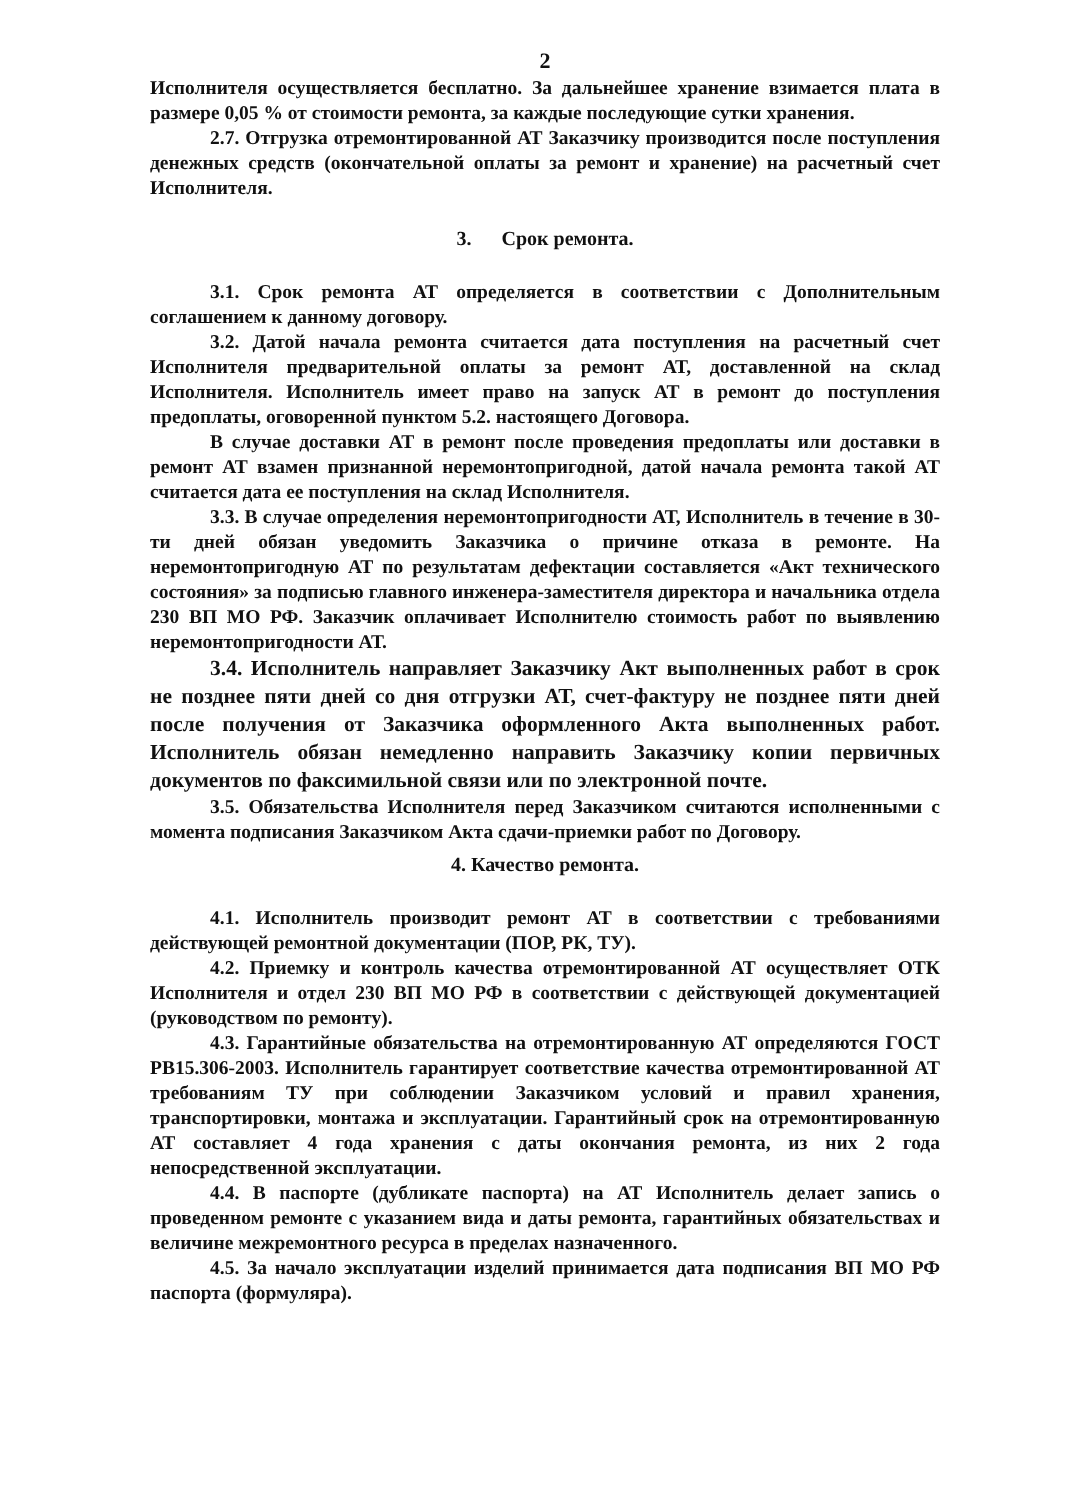2
Исполнителя осуществляется бесплатно. За дальнейшее хранение взимается плата в размере 0,05 % от стоимости ремонта, за каждые последующие сутки хранения.
2.7. Отгрузка отремонтированной АТ Заказчику производится после поступления денежных средств (окончательной оплаты за ремонт и хранение) на расчетный счет Исполнителя.
3. Срок ремонта.
3.1. Срок ремонта АТ определяется в соответствии с Дополнительным соглашением к данному договору.
3.2. Датой начала ремонта считается дата поступления на расчетный счет Исполнителя предварительной оплаты за ремонт АТ, доставленной на склад Исполнителя. Исполнитель имеет право на запуск АТ в ремонт до поступления предоплаты, оговоренной пунктом 5.2. настоящего Договора.
В случае доставки АТ в ремонт после проведения предоплаты или доставки в ремонт АТ взамен признанной неремонтопригодной, датой начала ремонта такой АТ считается дата ее поступления на склад Исполнителя.
3.3. В случае определения неремонтопригодности АТ, Исполнитель в течение в 30-ти дней обязан уведомить Заказчика о причине отказа в ремонте. На неремонтопригодную АТ по результатам дефектации составляется «Акт технического состояния» за подписью главного инженера-заместителя директора и начальника отдела 230 ВП МО РФ. Заказчик оплачивает Исполнителю стоимость работ по выявлению неремонтопригодности АТ.
3.4. Исполнитель направляет Заказчику Акт выполненных работ в срок не позднее пяти дней со дня отгрузки АТ, счет-фактуру не позднее пяти дней после получения от Заказчика оформленного Акта выполненных работ. Исполнитель обязан немедленно направить Заказчику копии первичных документов по факсимильной связи или по электронной почте.
3.5. Обязательства Исполнителя перед Заказчиком считаются исполненными с момента подписания Заказчиком Акта сдачи-приемки работ по Договору.
4. Качество ремонта.
4.1. Исполнитель производит ремонт АТ в соответствии с требованиями действующей ремонтной документации (ПОР, РК, ТУ).
4.2. Приемку и контроль качества отремонтированной АТ осуществляет ОТК Исполнителя и отдел 230 ВП МО РФ в соответствии с действующей документацией (руководством по ремонту).
4.3. Гарантийные обязательства на отремонтированную АТ определяются ГОСТ РВ15.306-2003. Исполнитель гарантирует соответствие качества отремонтированной АТ требованиям ТУ при соблюдении Заказчиком условий и правил хранения, транспортировки, монтажа и эксплуатации. Гарантийный срок на отремонтированную АТ составляет 4 года хранения с даты окончания ремонта, из них 2 года непосредственной эксплуатации.
4.4. В паспорте (дубликате паспорта) на АТ Исполнитель делает запись о проведенном ремонте с указанием вида и даты ремонта, гарантийных обязательствах и величине межремонтного ресурса в пределах назначенного.
4.5. За начало эксплуатации изделий принимается дата подписания ВП МО РФ паспорта (формуляра).